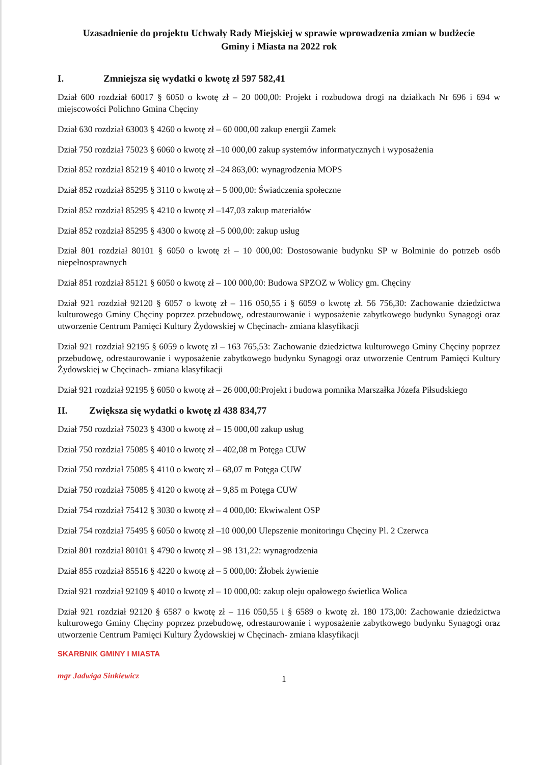Uzasadnienie do projektu Uchwały Rady Miejskiej w sprawie wprowadzenia zmian w budżecie
Gminy i Miasta na 2022 rok
I. Zmniejsza się wydatki o kwotę zł 597 582,41
Dział 600 rozdział 60017 § 6050 o kwotę zł – 20 000,00: Projekt i rozbudowa drogi na działkach Nr 696 i 694 w miejscowości Polichno Gmina Chęciny
Dział 630 rozdział 63003 § 4260 o kwotę zł – 60 000,00 zakup energii Zamek
Dział 750 rozdział 75023 § 6060 o kwotę zł –10 000,00 zakup systemów informatycznych i wyposażenia
Dział 852 rozdział 85219 § 4010 o kwotę zł –24 863,00: wynagrodzenia MOPS
Dział 852 rozdział 85295 § 3110 o kwotę zł – 5 000,00: Świadczenia społeczne
Dział 852 rozdział 85295 § 4210 o kwotę zł –147,03 zakup materiałów
Dział 852 rozdział 85295 § 4300 o kwotę zł –5 000,00: zakup usług
Dział 801 rozdział 80101 § 6050 o kwotę zł – 10 000,00: Dostosowanie budynku SP w Bolminie do potrzeb osób niepełnosprawnych
Dział 851 rozdział 85121 § 6050 o kwotę zł – 100 000,00: Budowa SPZOZ w Wolicy gm. Chęciny
Dział 921 rozdział 92120 § 6057 o kwotę zł – 116 050,55 i § 6059 o kwotę zł. 56 756,30: Zachowanie dziedzictwa kulturowego Gminy Chęciny poprzez przebudowę, odrestaurowanie i wyposażenie zabytkowego budynku Synagogi oraz utworzenie Centrum Pamięci Kultury Żydowskiej w Chęcinach- zmiana klasyfikacji
Dział 921 rozdział 92195 § 6059 o kwotę zł – 163 765,53: Zachowanie dziedzictwa kulturowego Gminy Chęciny poprzez przebudowę, odrestaurowanie i wyposażenie zabytkowego budynku Synagogi oraz utworzenie Centrum Pamięci Kultury Żydowskiej w Chęcinach- zmiana klasyfikacji
Dział 921 rozdział 92195 § 6050 o kwotę zł – 26 000,00:Projekt i budowa pomnika Marszałka Józefa Piłsudskiego
II. Zwiększa się wydatki o kwotę zł 438 834,77
Dział 750 rozdział 75023 § 4300 o kwotę zł – 15 000,00 zakup usług
Dział 750 rozdział 75085 § 4010 o kwotę zł – 402,08 m Potęga CUW
Dział 750 rozdział 75085 § 4110 o kwotę zł – 68,07 m Potęga CUW
Dział 750 rozdział 75085 § 4120 o kwotę zł – 9,85 m Potęga CUW
Dział 754 rozdział 75412 § 3030 o kwotę zł – 4 000,00: Ekwiwalent OSP
Dział 754 rozdział 75495 § 6050 o kwotę zł –10 000,00 Ulepszenie monitoringu Chęciny Pl. 2 Czerwca
Dział 801 rozdział 80101 § 4790 o kwotę zł – 98 131,22: wynagrodzenia
Dział 855 rozdział 85516 § 4220 o kwotę zł – 5 000,00: Żłobek żywienie
Dział 921 rozdział 92109 § 4010 o kwotę zł – 10 000,00: zakup oleju opałowego świetlica Wolica
Dział 921 rozdział 92120 § 6587 o kwotę zł – 116 050,55 i § 6589 o kwotę zł. 180 173,00: Zachowanie dziedzictwa kulturowego Gminy Chęciny poprzez przebudowę, odrestaurowanie i wyposażenie zabytkowego budynku Synagogi oraz utworzenie Centrum Pamięci Kultury Żydowskiej w Chęcinach- zmiana klasyfikacji
SKARBNIK GMINY I MIASTA
mgr Jadwiga Sinkiewicz
1